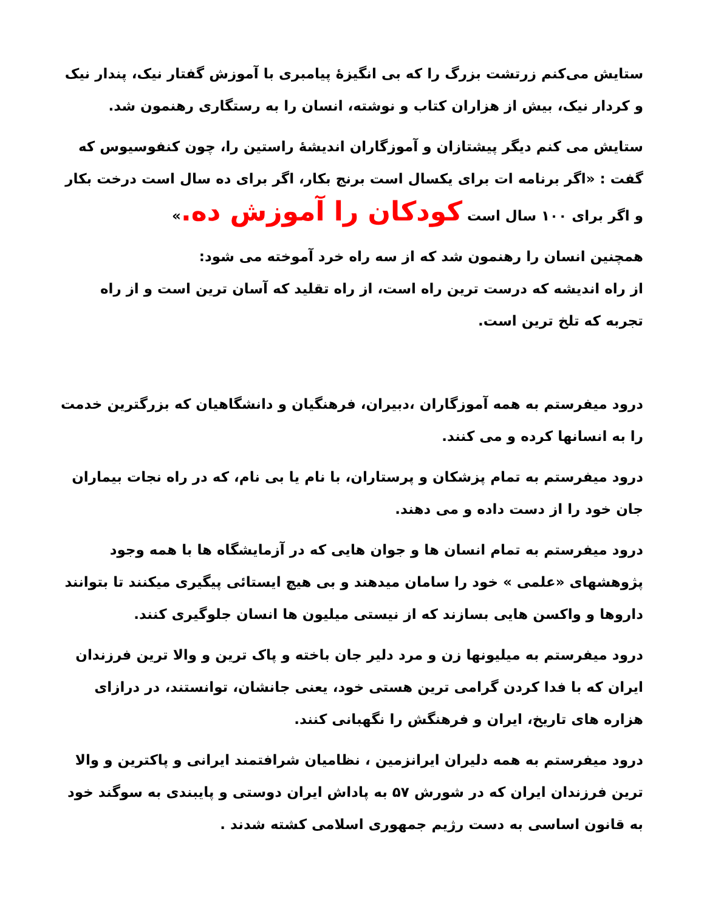ستایش می‌کنم زرتشت بزرگ را که بی انگیزهٔ پیامبری با آموزش گفتار نیک، پندار نیک و کردار نیک، بیش از هزاران کتاب و نوشته، انسان را به رستگاری رهنمون شد.
ستایش می کنم دیگر پیشتازان و آموزگاران اندیشهٔ راستین را، چون کنفوسیوس که گفت : «اگر برنامه ات برای یکسال است برنج بکار، اگر برای ده سال است درخت بکار و اگر برای ۱۰۰ سال است کودکان را آموزش ده.»
همچنین انسان را رهنمون شد که از سه راه خرد آموخته می شود:
از راه اندیشه که درست ترین راه است، از راه تقلید که آسان ترین است و از راه تجربه که تلخ ترین است.
درود میفرستم به همه آموزگاران ،دبیران، فرهنگیان و دانشگاهیان که بزرگترین خدمت را به انسانها کرده و می کنند.
درود میفرستم به تمام پزشکان و پرستاران، با نام یا بی نام، که در راه نجات بیماران جان خود را از دست داده و می دهند.
درود میفرستم به تمام انسان ها و جوان هایی که در آزمایشگاه ها با همه وجود پژوهشهای «علمی » خود را سامان میدهند و بی هیچ ایستائی پیگیری میکنند تا بتوانند داروها و واکسن هایی بسازند که از نیستی میلیون ها انسان جلوگیری کنند.
درود میفرستم به میلیونها زن و مرد دلیر جان باخته و پاک ترین و والا ترین فرزندان ایران که با فدا کردن گرامی ترین هستی خود، یعنی جانشان، توانستند، در درازای هزاره های تاریخ، ایران و فرهنگش را نگهبانی کنند.
درود میفرستم به همه دلیران ایرانزمین ، نظامیان شرافتمند ایرانی و پاکترین و والا ترین فرزندان ایران که در شورش ۵۷ به پاداش ایران دوستی و پایبندی به سوگند خود به قانون اساسی به دست رژیم جمهوری اسلامی کشته شدند .